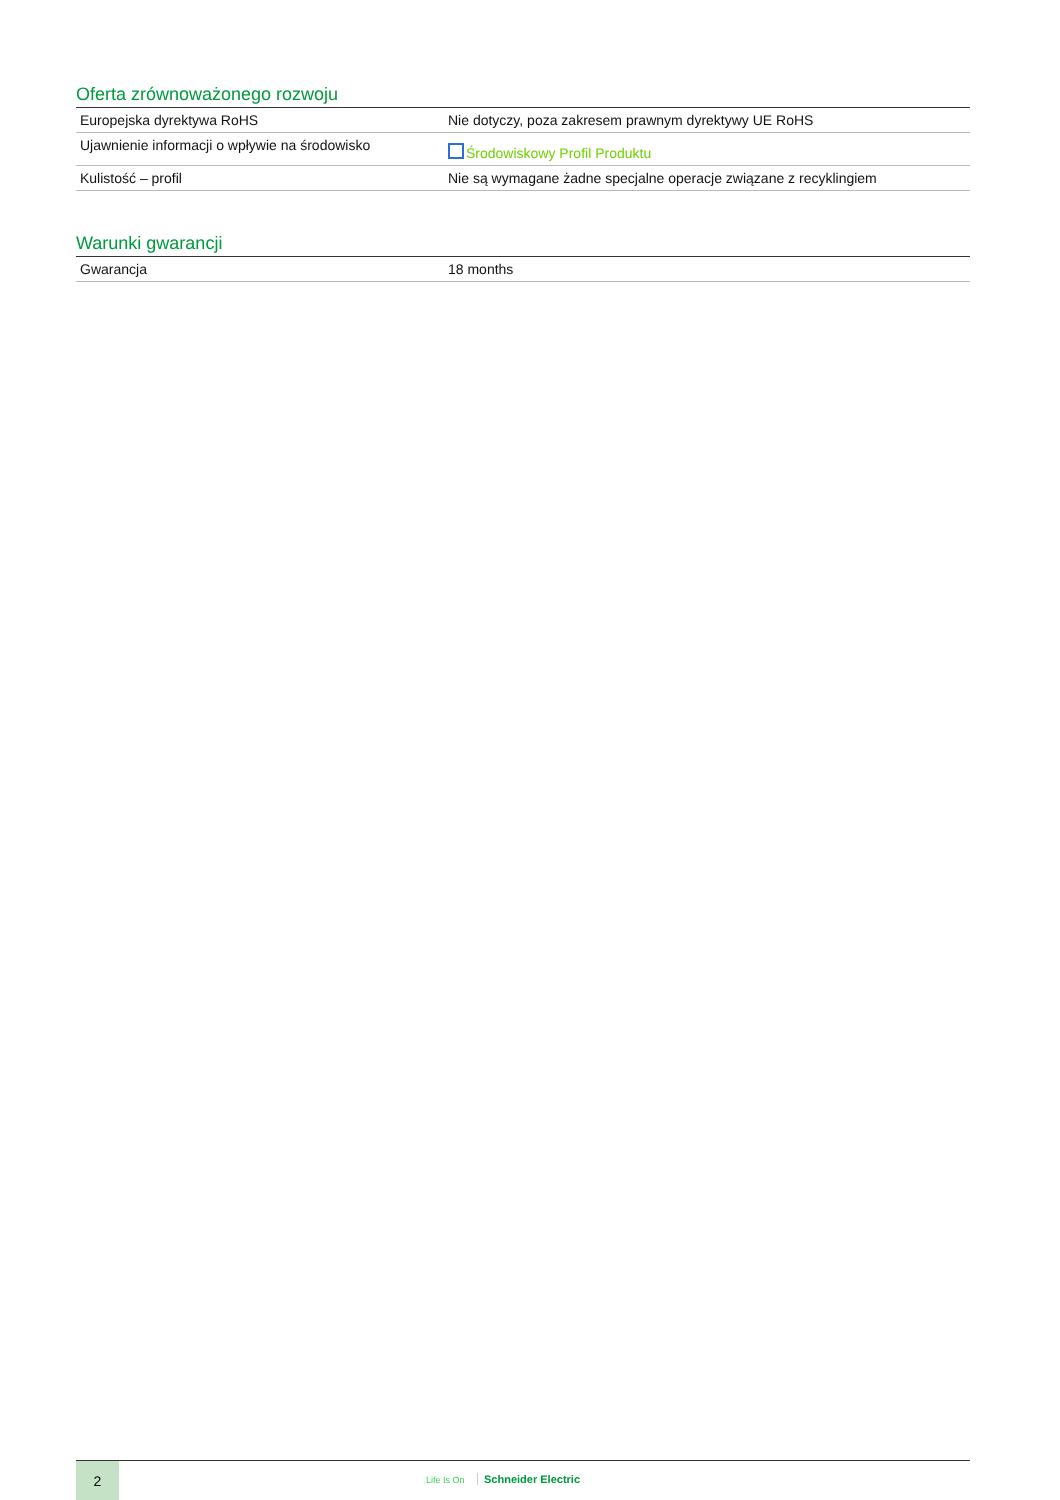Oferta zrównoważonego rozwoju
| Europejska dyrektywa RoHS | Nie dotyczy, poza zakresem prawnym dyrektywy UE RoHS |
| Ujawnienie informacji o wpływie na środowisko | Środowiskowy Profil Produktu |
| Kulistość – profil | Nie są wymagane żadne specjalne operacje związane z recyklingiem |
Warunki gwarancji
| Gwarancja | 18 months |
2
Life Is On Schneider Electric